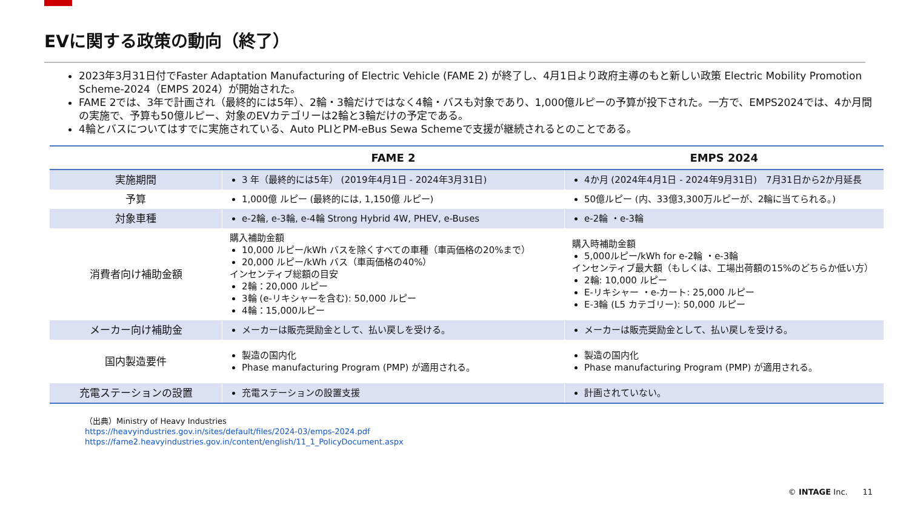EVに関する政策の動向（終了）
2023年3月31日付でFaster Adaptation Manufacturing of Electric Vehicle (FAME 2) が終了し、4月1日より政府主導のもと新しい政策 Electric Mobility Promotion Scheme-2024（EMPS 2024）が開始された。
FAME 2では、3年で計画され（最終的には5年）、2輪・3輪だけではなく4輪・バスも対象であり、1,000億ルピーの予算が投下された。一方で、EMPS2024では、4か月間の実施で、予算も50億ルピー、対象のEVカテゴリーは2輪と3輪だけの予定である。
4輪とバスについてはすでに実施されている、Auto PLIとPM-eBus Sewa Schemeで支援が継続されるとのことである。
| | FAME 2 | EMPS 2024 |
| --- | --- | --- |
| 実施期間 | 3 年（最終的には5年） (2019年4月1日 - 2024年3月31日) | 4か月 (2024年4月1日 - 2024年9月31日) 7月31日から2か月延長 |
| 予算 | 1,000億 ルピー (最終的には, 1,150億 ルピー) | 50億ルピー (内、33億3,300万ルピーが、2輪に当てられる。) |
| 対象車種 | e-2輪, e-3輪, e-4輪 Strong Hybrid 4W, PHEV, e-Buses | e-2輪 ・e-3輪 |
| 消費者向け補助金額 | 購入補助金額 10,000 ルピー/kWh バスを除くすべての車種（車両価格の20%まで） 20,000 ルピー/kWh バス（車両価格の40%） インセンティブ総額の目安 2輪：20,000 ルピー 3輪 (e-リキシャーを含む): 50,000 ルピー 4輪：15,000ルピー | 購入時補助金額 5,000ルピー/kWh for e-2輪 ・e-3輪 インセンティブ最大額（もしくは、工場出荷額の15%のどちらか低い方） 2輪: 10,000 ルピー E-リキシャー ・e-カート: 25,000 ルピー E-3輪 (L5 カテゴリー): 50,000 ルピー |
| メーカー向け補助金 | メーカーは販売奨励金として、払い戻しを受ける。 | メーカーは販売奨励金として、払い戻しを受ける。 |
| 国内製造要件 | 製造の国内化 Phase manufacturing Program (PMP) が適用される。 | 製造の国内化 Phase manufacturing Program (PMP) が適用される。 |
| 充電ステーションの設置 | 充電ステーションの設置支援 | 計画されていない。 |
（出典）Ministry of Heavy Industries
https://heavyindustries.gov.in/sites/default/files/2024-03/emps-2024.pdf
https://fame2.heavyindustries.gov.in/content/english/11_1_PolicyDocument.aspx
© INTAGE Inc. 11